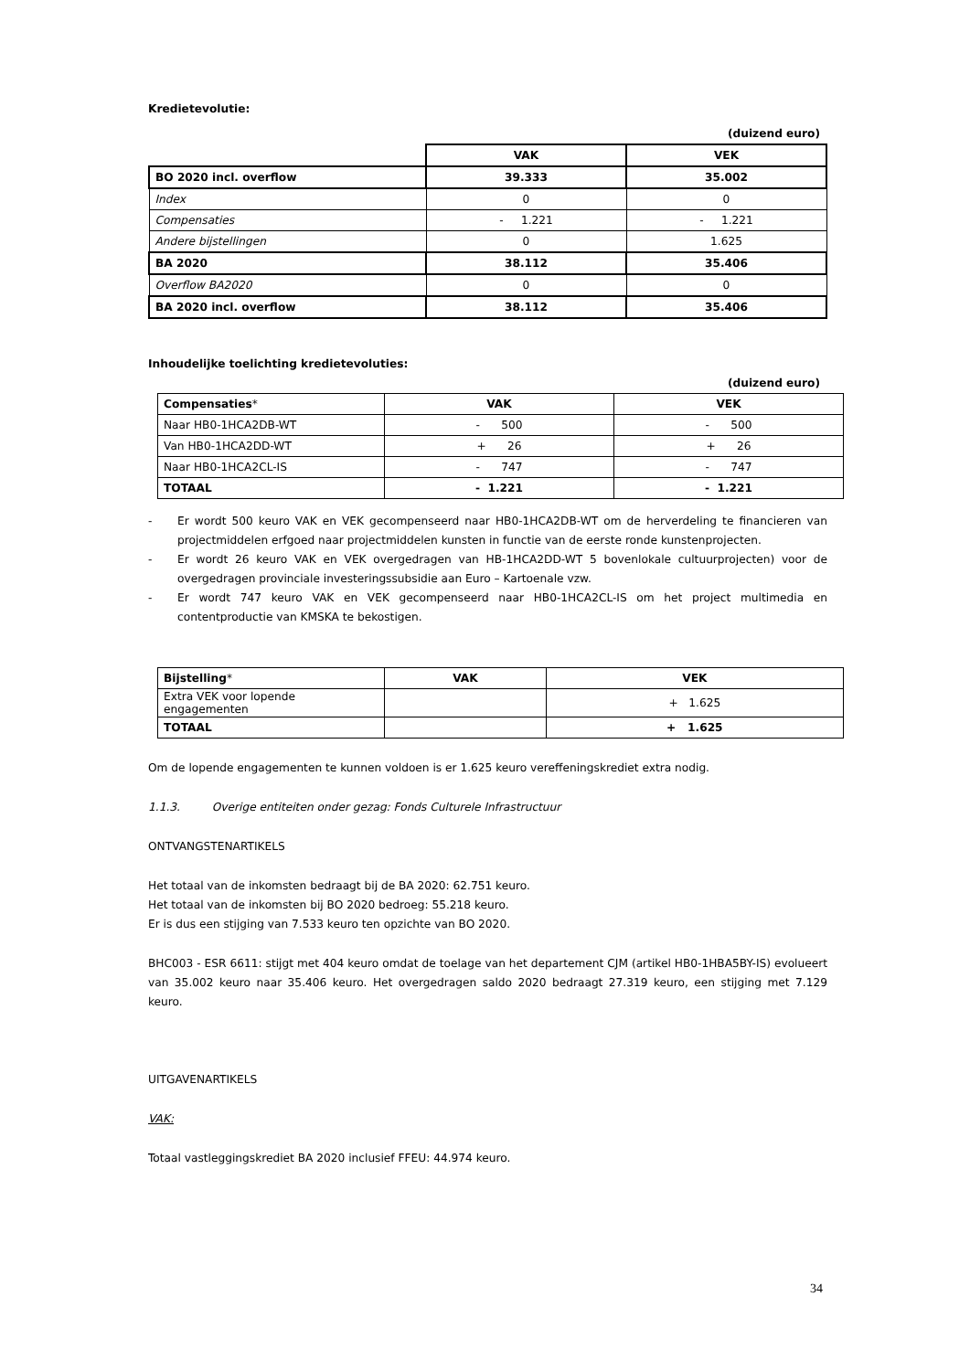Kredietevolutie:
(duizend euro)
| | VAK | VEK |
| BO 2020 incl. overflow | 39.333 | 35.002 |
| Index | 0 | 0 |
| Compensaties | - 1.221 | - 1.221 |
| Andere bijstellingen | 0 | 1.625 |
| BA 2020 | 38.112 | 35.406 |
| Overflow BA2020 | 0 | 0 |
| BA 2020 incl. overflow | 38.112 | 35.406 |
Inhoudelijke toelichting kredietevoluties:
(duizend euro)
| Compensaties * | VAK | VEK |
| Naar HB0-1HCA2DB-WT | - 500 | - 500 |
| Van HB0-1HCA2DD-WT | + 26 | + 26 |
| Naar HB0-1HCA2CL-IS | - 747 | - 747 |
| TOTAAL | - 1.221 | - 1.221 |
- Er wordt 500 keuro VAK en VEK gecompenseerd naar HB0-1HCA2DB-WT om de herverdeling te financieren van projectmiddelen erfgoed naar projectmiddelen kunsten in functie van de eerste ronde kunstenprojecten.
- Er wordt 26 keuro VAK en VEK overgedragen van HB-1HCA2DD-WT 5 bovenlokale cultuurprojecten) voor de overgedragen provinciale investeringssubsidie aan Euro – Kartoenale vzw.
- Er wordt 747 keuro VAK en VEK gecompenseerd naar HB0-1HCA2CL-IS om het project multimedia en contentproductie van KMSKA te bekostigen.
| Bijstelling * | VAK | VEK |
| Extra VEK voor lopende engagementen | | + 1.625 |
| TOTAAL | | + 1.625 |
Om de lopende engagementen te kunnen voldoen is er 1.625 keuro vereffeningskrediet extra nodig.
1.1.3. Overige entiteiten onder gezag: Fonds Culturele Infrastructuur
ONTVANGSTENARTIKELS
Het totaal van de inkomsten bedraagt bij de BA 2020: 62.751 keuro.
Het totaal van de inkomsten bij BO 2020 bedroeg: 55.218 keuro.
Er is dus een stijging van 7.533 keuro ten opzichte van BO 2020.
BHC003 - ESR 6611: stijgt met 404 keuro omdat de toelage van het departement CJM (artikel HB0-1HBA5BY-IS) evolueert van 35.002 keuro naar 35.406 keuro. Het overgedragen saldo 2020 bedraagt 27.319 keuro, een stijging met 7.129 keuro.
UITGAVENARTIKELS
VAK:
Totaal vastleggingskrediet BA 2020 inclusief FFEU: 44.974 keuro.
34